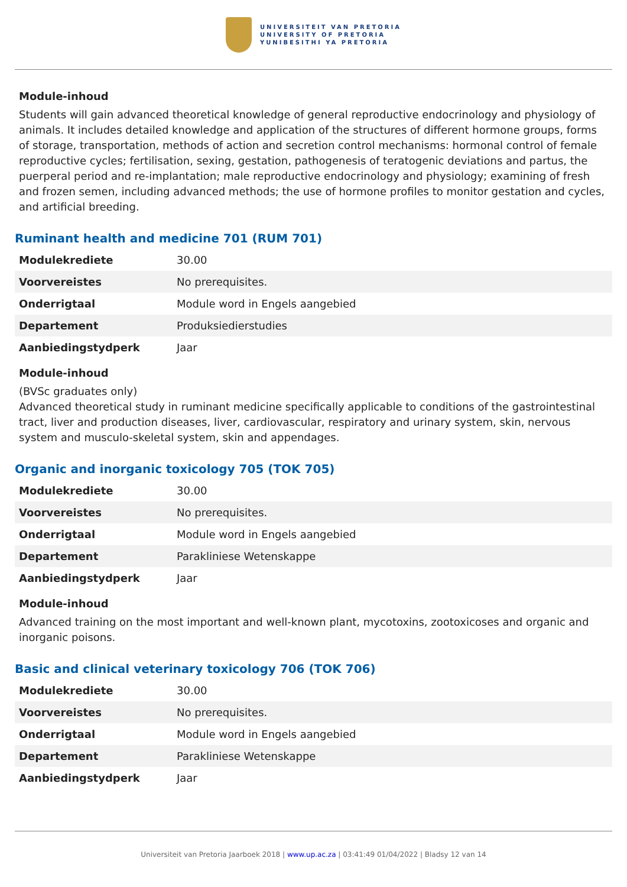UNIVERSITEIT VAN PRETORIA
UNIVERSITY OF PRETORIA
YUNIBESITHI YA PRETORIA
Module-inhoud
Students will gain advanced theoretical knowledge of general reproductive endocrinology and physiology of animals. It includes detailed knowledge and application of the structures of different hormone groups, forms of storage, transportation, methods of action and secretion control mechanisms: hormonal control of female reproductive cycles; fertilisation, sexing, gestation, pathogenesis of teratogenic deviations and partus, the puerperal period and re-implantation; male reproductive endocrinology and physiology; examining of fresh and frozen semen, including advanced methods; the use of hormone profiles to monitor gestation and cycles, and artificial breeding.
Ruminant health and medicine 701 (RUM 701)
| Modulekrediete | 30.00 |
| Voorvereistes | No prerequisites. |
| Onderrigtaal | Module word in Engels aangebied |
| Departement | Produksiedierstudies |
| Aanbiedingstydperk | Jaar |
Module-inhoud
(BVSc graduates only)
Advanced theoretical study in ruminant medicine specifically applicable to conditions of the gastrointestinal tract, liver and production diseases, liver, cardiovascular, respiratory and urinary system, skin, nervous system and musculo-skeletal system, skin and appendages.
Organic and inorganic toxicology 705 (TOK 705)
| Modulekrediete | 30.00 |
| Voorvereistes | No prerequisites. |
| Onderrigtaal | Module word in Engels aangebied |
| Departement | Parakliniese Wetenskappe |
| Aanbiedingstydperk | Jaar |
Module-inhoud
Advanced training on the most important and well-known plant, mycotoxins, zootoxicoses and organic and inorganic poisons.
Basic and clinical veterinary toxicology 706 (TOK 706)
| Modulekrediete | 30.00 |
| Voorvereistes | No prerequisites. |
| Onderrigtaal | Module word in Engels aangebied |
| Departement | Parakliniese Wetenskappe |
| Aanbiedingstydperk | Jaar |
Universiteit van Pretoria Jaarboek 2018 | www.up.ac.za | 03:41:49 01/04/2022 | Bladsy 12 van 14